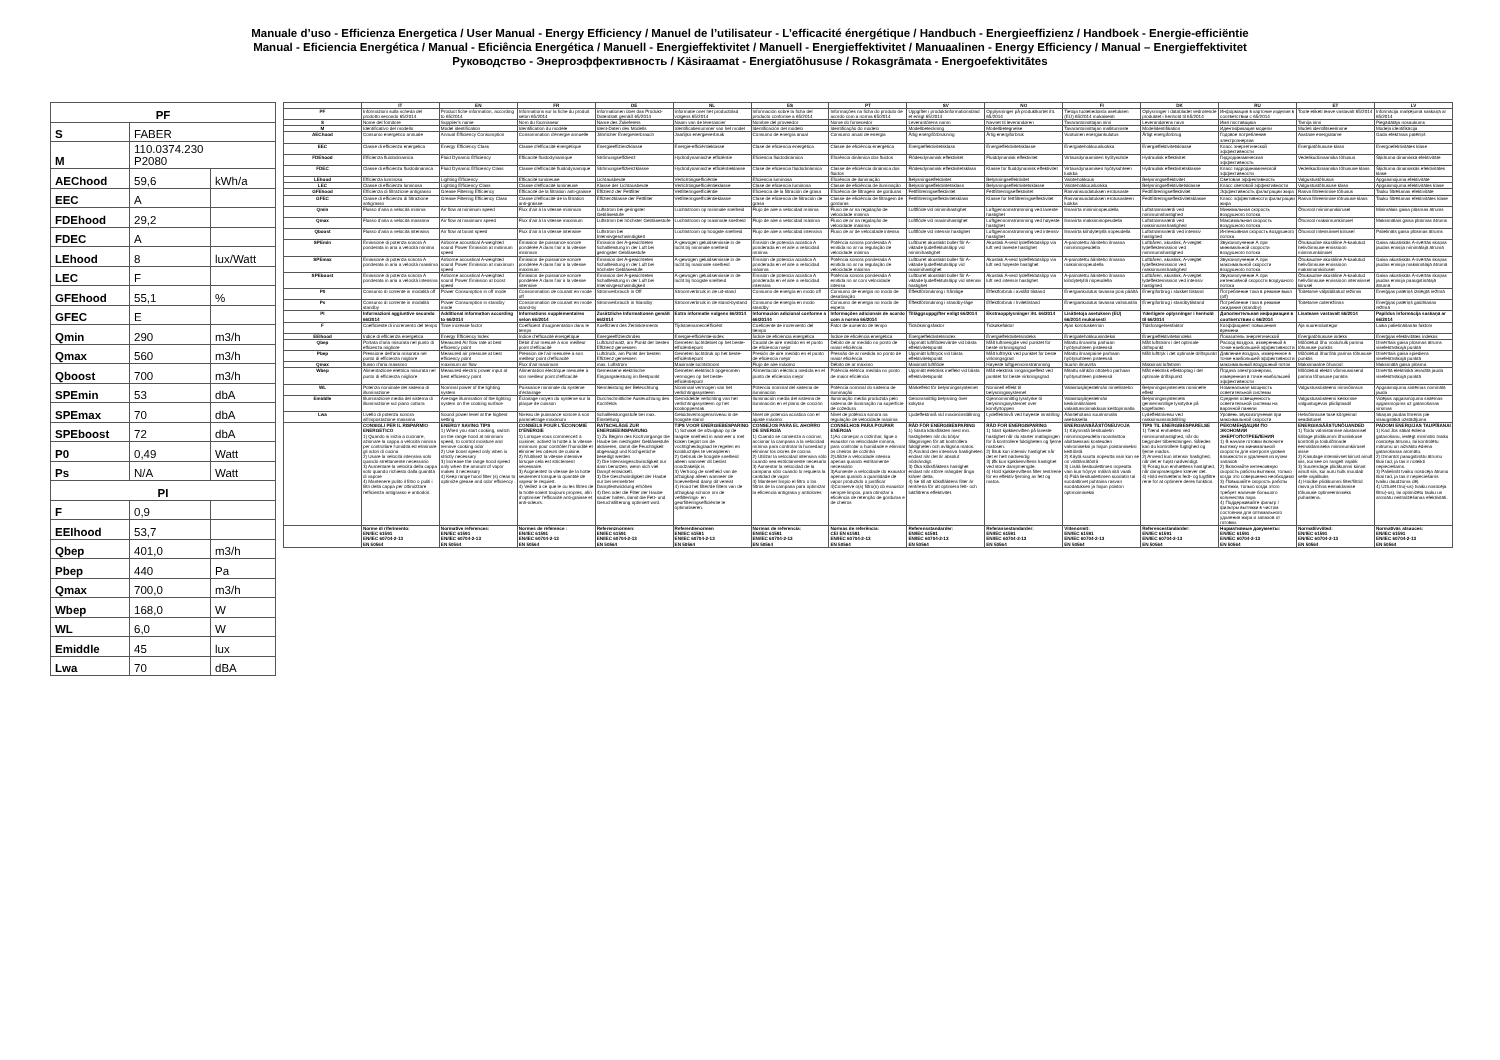Manuale d’uso - Efficienza Energetica / User Manual - Energy Efficiency / Manuel de l’utilisateur - L’efficacité énergétique / Handbuch - Energieeffizienz / Handboek - Energie-efficiëntie
Manual - Eficiencia Energética / Manual - Eficiência Energética / Manuell - Energieffektivitet / Manuell - Energieffektivitet / Manuaalinen - Energy Efficiency / Manual – Energieffektivitet
Руководство - Энергоэффективность / Käsiraamat - Energiatõhususe / Rokasgrāmata - Energoefektivitātes
| PF | | |
| --- | --- | --- |
| S | FABER | |
| M | 110.0374.230 P2080 | |
| AEChood | 59,6 | kWh/a |
| EEC | A | |
| FDEhood | 29,2 | |
| FDEC | A | |
| LEhood | 8 | lux/Watt |
| LEC | F | |
| GFEhood | 55,1 | % |
| GFEC | E | |
| Qmin | 290 | m3/h |
| Qmax | 560 | m3/h |
| Qboost | 700 | m3/h |
| SPEmin | 53 | dbA |
| SPEmax | 70 | dbA |
| SPEboost | 72 | dbA |
| P0 | 0,49 | Watt |
| Ps | N/A | Watt |
| PI | | |
| F | 0,9 | |
| EEIhood | 53,7 | |
| Qbep | 401,0 | m3/h |
| Pbep | 440 | Pa |
| Qmax | 700,0 | m3/h |
| Wbep | 168,0 | W |
| WL | 6,0 | W |
| Emiddle | 45 | lux |
| Lwa | 70 | dBA |
| | IT | EN | FR | DE | NL | ES | PT | SV | NO | FI | DK | RU | ET | LV |
| --- | --- | --- | --- | --- | --- | --- | --- | --- | --- | --- | --- | --- | --- | --- |
| PF | Informazioni sulla scheda del prodotto secondo 65/2014 | Product fiche information, according to 65/2014 | Informations sur la fiche du produit selon 65/2014 | Informationen über das Produkt-Datenblatt gemäß 65/2014 | Informatie over het productblad volgens 65/2014 | Información sobre la ficha del producto conforme a 65/2014 | Informações na ficha do produto de acordo com a norma 65/2014 | Uppgifter i produktinformationsblad et enligt 65/2014 | Opplysninger på produktkortet iht. 65/2014 | Tietoja tuotetiedoista asetuksen (EU) 65/2014 mukaisesti | Oplysninger i databladet vedrørende produktet i henhold til 65/2014 | Информация в карточке изделия в соответствии с 65/2014 | Toote etiketi teave vastavalt 65/2014 | Informācija marķējumā saskaņā ar 65/2014 |
| S | Nome del fornitore | Supplier's name | Nom du fournisseur | Name des Zulieferers | Naam van de leverancier | Nombre del proveedor | Nome do fornecedor | Leverantörens namn | Navnet til leverandøren | Tavarantoimittajan nimi | Leverandørens navn | Имя поставщика | Tarnija nimi | Piegādātāja nosaukums |
| M | Identificativo del modello | Model identification | Identification du modèle | Ident-Daten des Modells | Identificatienummer van het model | Identificación del modelo | Identificação do modelo | Modellbeteckning | Modellbetegnelse | Tavarantoimittajan mallitunniste | Modelidentifikation | Идентификация модели | Mudeli identifitseerimine | Modeļa identifikācija |
| AEChood | Consumo energetico annuale | Annual Efficiency Consumption | Consommation d'énergie annuelle | Jährlicher Energieverbrauch | Jaarlijks energieverbruik | Consumo de energía anual | Consumo anual de energia | Årlig energiförbrukning | Årlig energiforbruk | Vuotuinen energiankulutus | Årligt energiforbrug | Годовое потребление электроэнергии | Aastane energiatarve | Gada efektīvais patēriņš |
| EEC | Classe di efficienza energetica | Energy Efficiency Class | Classe d'efficacité énergétique | Energieeffizienzklasse | Energie-efficiëntieklasse | Clase de eficiencia energética | Classe de eficiência energética | Energieffektivitetsklass | Energieffektivitetsklasse | Energiatehokkuusluokka | Energieffektivitetsklasse | Класс энергетической эффективности | Energiatõhususe klass | Energoefektivitātes klase |
| FDEhood | Efficienza fluidodinamica | Fluid Dynamic Efficiency | Efficacité fluidodynamique | Strömungseffizienz | Hydrodynamische efficiëntie | Eficiencia fluidodinámica | Eficiência dinâmica dos fluidos | Flödesdynamisk effektivitet | Fluiddynamisk effektivitet | Virtausdynaaminen hyötysuhde | Hydraulisk effektivitet | Гидродинамическая эффективность | Vedelikudünaamika tõhusus | Šķidruma dinamiskā efektivitāte |
| FDEC | Classe di efficienza fluidodinamica | Fluid Dynamic Efficiency Class | Classe d'efficacité fluidodynamique | Strömungseffizienzklasse | Hydrodynamische efficiëntieklasse | Clase de eficiencia fluidodinámica | Classe de eficiência dinâmica dos fluidos | Flödesdynamisk effektivitetsklass | Klasse for fluiddynamisk effektivitet | Virtausdynaamisen hyötysuhteen luokka | Hydraulisk effektivitetsklasse | Класс гидродинамической эффективности | Vedelikudünaamika tõhususe klass | Šķidruma dinamiskās efektivitātes klase |
| LEhood | Efficienza luminosa | Lighting Efficiency | Efficacité lumineuse | Lichtausbeute | Verlichtingsefficiëntie | Eficiencia luminosa | Eficiência de iluminação | Belysningseffektivitet | Belysningseffektivitet | Valotehokkuus | Belysningseffektivitet | Световая эффективность | Valgustustõhusus | Apgaismojuma efektivitāte |
| LEC | Classe di efficienza luminosa | Lighting Efficiency Class | Classe d'efficacité lumineuse | Klasse der Lichtausbeute | Verlichtingsefficiëntieklasse | Clase de eficiencia luminosa | Classe de eficiência de iluminação | Belysningseffektivitetsklass | Belysningseffektivitetsklasse | Valotehokkuusluokka | Belysningseffektivitetsklasse | Класс световой эффективности | Valgustustõhususe klass | Apgaismojuma efektivitātes klase |
| GFEhood | Efficienza di filtrazione antigrasso | Grease Filtering Efficiency | Efficacité de la filtration anti-graisse | Effizienz der Fettfilter | Vetfilteringsefficiëntie | Eficiencia de la filtración de grasa | Eficiência de filtragem de gorduras | Fettfiltreringseffektivitet | Fettfiltreringseffektivitet | Rasvansuodatuksen erotusaste | Fedtfiltreringseffektivitet | Эффективность фильтрации жира | Rasva filtreerimise tõhusus | Tauku filtrēšanas efektivitāte |
| GFEC | Classe di efficienza di filtrazione antigrasso | Grease Filtering Efficiency Class | Classe d'efficacité de la filtration anti-graisse | Effizienzklasse der Fettfilter | Vetfilteringsefficiëntieklasse | Clase de eficiencia de filtración de grasa | Classe de eficiência de filtragem de gorduras | Fettfiltreringseffektivitetsklass | Klasse for fettfiltreringseffektivitet | Rasvansuodatuksen erotusasteen luokka | Fedtfiltreringseffektivitetsklasse | Класс эффективности фильтрации жира | Rasva filtreerimise tõhususe klass | Tauku filtrēšanas efektivitātes klase |
| Qmin | Flusso d'aria a velocità minima | Air flow at minimum speed | Flux d'air à la vitesse minimum | Luftstrom bei geringster Gebläsestufe | Luchtstroom op minimale snelheid | Flujo de aire a velocidad mínima | Fluxo de ar na regulação de velocidade mínima | Luftflöde vid minimihastighet | Luftgjennomstrømming ved laveste hastighet | Ilmavirta miniminopeudella | Luftstrømsværdi ved minimumshastighed | Минимальная скорость воздушного потока | Õhuvool miinimumkiirusel | Minimālais gaisa plūsmas ātrums |
| Qmax | Flusso d'aria a velocità massima | Air flow at maximum speed | Flux d'air à la vitesse maximum | Luftstrom bei höchster Gebläsestufe | Luchtstroom op maximale snelheid | Flujo de aire a velocidad máxima | Fluxo de ar na regulação de velocidade máxima | Luftflöde vid maximihastighet | Luftgjennomstrømming ved høyeste hastighet | Ilmavirta maksiminopeudella | Luftstrømsværdi ved maksimumshastighed | Максимальная скорость воздушного потока | Õhuvool maksimumkiirusel | Maksimālais gaisa plūsmas ātrums |
| Qboost | Flusso d'aria a velocità intensiva | Air flow at boost speed | Flux d'air à la vitesse intensive | Luftstrom bei Intensivgeschwindigkeit | Luchtstroom op hoogste snelheid | Flujo de aire a velocidad intensiva | Fluxo de ar de velocidade intensa | Luftflöde vid intensiv hastighet | Luftgjennomstrømming ved intensiv hastighet | Ilmavirta kiihdytetyllä nopeudella | Luftstrømsværdi ved intensiv hastighed | Интенсивная скорость воздушного потока | Õhuvool intensiivsel kiirusel | Palielināts gaisa plūsmas ātrums |
| SPEmin | Emissione di potenza sonora A ponderata in aria a velocità minima | Airborne acoustical A-weighted sound Power Emission at minimum speed | Émission de puissance sonore pondérée A dans l'air à la vitesse minimum | Emission der A-gewichteten Schallleistung in der Luft bei geringster Gebläsestufe | A-gewogen geluidsemissie in de lucht bij minimale snelheid | Emisión de potencia acústica A ponderada en el aire a velocidad mínima | Potência sonora ponderada A emitida no ar na regulação de velocidade mínima | Luftburet akustiskt buller för A-viktade ljudeffektutsläpp vid minimihastighet | Akustisk A-veid lydeffektutslipp via luft ved laveste hastighet | A-painotettu ääniteho ilmassa miniminopeudella | Luftbåren, akustisk, A-vægtet lydeffektemission ved minimumshastighed | Звукоизлучение А при минимальной скорости воздушного потока | Õhukaudne akustiline A-kaalutud helivõimsuse emissioon miinimumkiirusel | Gaisa akustiskās A-svērtās skaņas jaudas emisija minimālajā ātrumā |
| SPEmax | Emissione di potenza sonora A ponderata in aria a velocità massima | Airborne acoustical A-weighted sound Power Emission at maximum speed | Émission de puissance sonore pondérée A dans l'air à la vitesse maximum | Emission der A-gewichteten Schallleistung in der Luft bei höchster Gebläsestufe | A-gewogen geluidsemissie in de lucht bij maximale snelheid | Emisión de potencia acústica A ponderada en el aire a velocidad máxima | Potência sonora ponderada A emitida no ar na regulação de velocidade máxima | Luftburet akustiskt buller för A-viktade ljudeffektutsläpp vid maximihastighet | Akustisk A-veid lydeffektutslipp via luft ved høyeste hastighet | A-painotettu ääniteho ilmassa maksiminopeudella | Luftbåren, akustisk, A-vægtet lydeffektemission ved maksimumshastighed | Звукоизлучение А при максимальной скорости воздушного потока | Õhukaudne akustiline A-kaalutud helivõimsuse emissioon maksimumkiirusel | Gaisa akustiskās A-svērtās skaņas jaudas emisija maksimālajā ātrumā |
| SPEboost | Emissione di potenza sonora A ponderata in aria a velocità intensiva | Airborne acoustical A-weighted sound Power Emission at boost speed | Émission de puissance sonore pondérée A dans l'air à la vitesse intensive | Emission der A-gewichteten Schallleistung in der Luft bei Intensivgeschwindigkeit | A-gewogen geluidsemissie in de lucht bij hoogste snelheid | Emisión de potencia acústica A ponderada en el aire a velocidad intensiva | Potência sonora ponderada A emitida no ar com velocidade intensa | Luftburet akustiskt buller för A-viktade ljudeffektutsläpp vid intensiv hastighet | Akustisk A-veid lydeffektutslipp via luft ved intensiv hastighet | A-painotettu ääniteho ilmassa kiihdytetyllä nopeudella | Luftbåren, akustisk, A-vægtet lydeffektemission ved intensiv hastighed | Звукоизлучение А при интенсивной скорости воздушного потока | Õhukaudne akustiline A-kaalutud helivõimsuse emissioon intensiivsel kiirusel | Gaisa akustiskās A-svērtās skaņas jaudas emisija paaugstinātajā ātrumā |
| P0 | Consumo di corrente in modalità off | Power Consumption in off mode | Consommation de courant en mode off | Stromverbrauch in Off | Stroomverbruik in de uit-stand | Consumo de energía en modo off | Consumo de energia no modo de desativação | Effektförbrukning i frånläge | Effektforbruk i avslått tilstand | Energiankulutus tavassa pois päältä | Energiforbrug i slukket tilstand | Потребление тока в режиме выкл (off) | Toitetarve väljalülitatud režiimis | Enerģijas patēriņš izslēgtā režīmā |
| Ps | Consumo di corrente in modalità standby | Power Consumption in standby mode | Consommation de courant en mode stand-by | Stromverbrauch in Standby | Stroomverbruik in de stand-bystand | Consumo de energía en modo standby | Consumo de energia no modo de espera | Effektförbrukning i standby-läge | Effektforbruk i hviletilstand | Energiankulutus tavassa valmiustila | Energiforbrug i standbytilstand | Потребление тока в режиме ожидания (standby) | Toitetarve ooterežiimis | Enerģijas patēriņš gaidīšanas režīmā |
| PI | Informazioni aggiuntive secondo 66/2014 | Additional information according to 66/2014 | Informations supplémentaires selon 66/2014 | Zusätzliche Informationen gemäß 66/2014 | Extra informatie volgens 66/2014 | Información adicional conforme a 66/20144 | Informações adicionais de acordo com a norma 66/2014 | Tilläggsuppgifter enligt 66/2014 | Ekstraopplysninger iht. 66/2014 | Lisätietoja asetuksen (EU) 66/2014 mukaisesti | Yderligere oplysninger i henhold til 66/2014 | Дополнительная информация в соответствии с 66/2014 | Lisateave vastavalt 66/2014 | Papildus informācija saskaņā ar 66/2014 |
| F | Coefficiente di incremento del tempo | Time increase factor | Coefficient d'augmentation dans le temps | Koeffizient des Zeitinkrements | Tijdstoenamecoëfficiënt | Coeficiente de incremento del tiempo | Fator de aumento de tempo | Tidsökningsfaktor | Tidsøkefaktor | Ajan korotuskerroin | Tidsforøgelsesfaktor | Коэффициент повышения времени | Aja suurendustegur | Laika palielināšanās faktors |
| EEIhood | Indice di efficienza energetica | Energy Efficiency Index | Indice d'efficacité énergétique | Energieeffizienzindex | Energie-efficiëntie-index | Índice de eficiencia energética | Índice de eficiência energética | Energieffektivitetsindex | Energieffektivitetsindeks | Energiatehokkuusindeksi | Energieffektivitetsindeks | Показатель энергетической | Energiatõhususe indeks | Enerģijas efektivitātes indekss |
| Qbep | Portata d'aria misurata nel punto di efficienza migliore | Measured Air flow rate at best efficiency point | Débit d'air mesuré à son meilleur point d'efficacité | Luftdurchsatz, am Punkt der besten Effizienz gemessen | Gemeten luchtdebiet op het beste-efficiëntiepunt | Caudal de aire medido en el punto de eficiencia mejor | Débito de ar medido no ponto de maior eficiência | Uppmätt luftflödesvärde vid bästa effektivitetspunkt | Målt luftmengde ved punktet for beste virkningsgrad | Mitattu ilmavirta parhaan hyötysuhteen pisteessä | Målt luftstrøm i det optimale driftspunkt | Расход воздуха, измеренный в точке наибольшей эффективности | Mõõdetud õhu vooluhulk parima tõhususe punktis | Izmērītais gaisa plūsmas ātrums visefektīvākajā punktā |
| Pbep | Pressione dell'aria misurata nel punto di efficienza migliore | Measured air pressure at best efficiency point | Pression de l'air mesurée à son meilleur point d'efficacité | Luftdruck, am Punkt der besten Effizienz gemessen | Gemeten luchtdruk op het beste-efficiëntiepunt | Presión de aire medido en el punto de eficiencia mejor | Pressão de ar medida no ponto de maior eficiência | Uppmätt lufttryck vid bästa effektivitetspunkt | Målt lufttrykk ved punktet for beste virkningsgrad | Mitattu ilmanpaine parhaan hyötysuhteen pisteessä | Målt lufttryk i det optimale driftspunkt | Давление воздуха, измеренное в точке наибольшей эффективности | Mõõdetud õhurõhk parima tõhususe punktis | Izmērītais gaisa spiediens visefektīvākajā punktā |
| Qmax | flusso d'aria massimo | maximum air flow | Flux d'air maximum | max. Luftstrom | Maximale luchtstroom | Flujo de aire máximo | Débito de ar máximo | Maximalt luftflöde | Høyeste luftgjennomstrømming | Suurin ilmavirta | Maksimal luftstrøm | максимальный воздушный поток | Maksimaalne õhuvool | Maksimālā gaisa plūsma |
| Wbep | Alimentazione elettrica misurata nel punto di efficienza migliore | Measured electric power input at best efficiency point | Alimentation électrique mesurée à son meilleur point d'efficacité | Gemessene elektrische Eingangsleistung im Bestpunkt | Gemeten elektrisch opgenomen vermogen op het beste-efficiëntiepunt | Alimentación eléctrica medida en el punto de eficiencia mejor | Potência elétrica medida no ponto de maior eficiência | Uppmätt elektrisk ineffekt vid bästa effektivitetspunkt | Målt elektrisk inngangseffekt ved punktet for beste virkningsgrad | Mitattu sähkön ottoteho parhaan hyötysuhteen pisteessä | Målt elektrisk effektoptag i det optimale driftspunkt | Подача электроэнергии, измеренная в точке наибольшей эффективности | Mõõdetud elektri võimsussisend parima tõhususe punktis | Izmērītā elektriskā ievadītā jauda visefektīvākajā punktā |
| WL | Potenza nominale del sistema di illuminazione | Nominal power of the lighting system | Puissance nominale du système d'éclairage | Nennleistung der Beleuchtung | Nominaal vermogen van het verlichtingssysteem | Potencia nominal del sistema de iluminación | Potência nominal do sistema de iluminação | Märkeffekt för belysningssystemet | Nominell effekt til belysningssystemet | Valaistusjärjestelmän nimellisteho | Belysningssystemets nominelle effekt | Номинальная мощность осветительной системы | Valgustussüsteemi nimivõimsus | Apgaismojuma sistēmas nominālā jauda |
| Emiddle | Illuminazione media del sistema di illuminazione sul piano cottura | Average illumination of the lighting system on the cooking surface | Éclairage moyen du système sur la plaque de cuisson | Durchschnittliche Ausleuchtung des Kochfelds | Gemiddelde verlichting van het verlichtingssysteem op het kookoppervlak | Iluminación media del sistema de iluminación en el plano de cocción | Iluminação média produzida pelo sistema de iluminação na superfície de cozedura | Genomsnittlig belysning över kokytan | Gjennomsnittlig lysstyrke til belysningssystemet over komfyrtoppen | Valaistusjärjestelmän keskimääräinen valaistusvoimakkuus keittopinnalla | Belysningssystemets gennemsnitlige lysstyrke på kogefladen | Средняя освещенность осветительной системы на варочной панели | Valgustussüsteemi keskmine valgustugevus pliidiplaadil | Vidējais apgaismojuma sistēmas apgaismojums uz gatavošanas virsmas |
| Lwa | Livello di potenza sonora all'impostazione massima | Sound power level at the highest setting | Niveau de puissance sonore à son paramétrage maximum | Schallleistungsstufe bei max. Einstellung | Geluidsvermogensniveau in de hoogste stand | Nivel de potencia acústica con el ajuste máximo | Nível de potência sonora na regulação de velocidade máxima | Ljudeffektnivå vid maximiinställning | Lydeffektnivå ved høyeste innstilling | Äänitehotaso suurimmalla asetuksella | Lydeffektniveau ved maksimumsindstilling | Уровень звукоизлучения при максимальной скорости | Helivõimsuse tase kõrgeimal seadistusel | Skaņas jaudas līmenis pie visaugstākā uzstādījuma |
| | CONSIGLI PER IL RISPARMIO ENERGETICO 1) Quando si inizia a cucinare, azionare la cappa a velocità minima per controllare l'umidità ed eliminare gli odori di cucina 2) Usare la velocità intensiva solo quando strettamente necessario 3) Aumentare la velocità della cappa solo quando richiesto dalla quantità di vapore 4) Mantenere pulito il filtro o puliti i filtri della cappa per ottimizzare l'efficienza antigrasso e antiodori. | ENERGY SAVING TIPS 1) When you start cooking, switch on the range hood at minimum speed, to control moisture and remove cooking odor 2) Use boost speed only when is strictly necessary 3) Increase the range hood speed only when the amount of vapor makes it necessary 4) Keep range hood filter (s) clean to optimize grease and odor efficiency . | CONSEILS POUR L'ÉCONOMIE D'ÉNERGIE 1) Lorsque vous commencez à cuisiner, activez la hotte à la vitesse minimum pour contrôler l'humidité et éliminer les odeurs de cuisine. 2) N'utilisez la vitesse intensive lorsque cela est strictement nécessaire. 3) Augmentez la vitesse de la hotte seulement lorsque la quantité de vapeur le requiert. 4) Veillez à ce que le ou les filtres de la hotte soient toujours propres, afin d'optimiser l'efficacité anti-graisse et anti-odeurs. | RATSCHLÄGE ZUR ENERGIEEINSPARUNG 1) Zu Beginn des Kochvorgangs die Haube bei niedrigster Gebläsestufe aktivieren, damit die Feuchtigkeit abgesaugt und Kochgerüche beseitigt werden 2) Die Intensivgeschwindigkeit nur dann benutzen, wenn sich viel Dampf entwickelt. 3) Die Geschwindigkeit der Haube nur bei vermehrter Dampfentwicklung erhöhen 4) Den oder die Filter der Haube sauber halten, damit die Fett- und Geruchsfilterung optimiert wird. | TIPS VOOR ENERGIEBESPARING 1) Schakel de afzuigkap op de laagste snelheid in wanneer u met koken begint om de vochtigheidsgraad te regelen en kookluchtjes te verwijderen 2) Gebruik de hoogste snelheid alleen wanneer dit beslist noodzakelijk is 3) Verhoog de snelheid van de afzuigkap alleen wanneer de hoeveelheid damp dit vereist 4) Houd het filter/de filters van de afzuigkap schoon om de vetfilterings- en geurfilteringsefficiëntie te optimaliseren. | CONSEJOS PARA EL AHORRO DE ENERGÍA 1) Cuando se comienza a cocinar, accionar la campana a la velocidad mínima para controlar la humedad y eliminar los olores de cocina 2) Utilizar la velocidad intensiva sólo cuando sea estrictamente necesario 3) Aumentar la velocidad de la campana sólo cuando lo requiera la cantidad de vapor 4) Mantener limpio el filtro o los filtros de la campana para optimizar la eficiencia antigrasa y antiolores | CONSELHOS PARA POUPAR ENERGIA 1)Ao começar a cozinhar, ligue o exaustor na velocidade mínima, para controlar a humidade e eliminar os cheiros de cozinha 2)Utilize a velocidade intensa apenas quando estritamente necessário 3)Aumente a velocidade do exaustor apenas quando a quantidade de vapor produzido o justificar 4)Conserve o(s) filtro(s) do exaustor sempre limpos, para otimizar a eficiência de retenção de gorduras e de cheiros | RÅD FÖR ENERGIBESPARING 1) Starta köksfläkten med min. hastigheten när du börjar tillagningen för att kontrollera fuktigheten och avlägsna matos. 2) Använd den intensiva hastigheten endast när det är absolut nödvändigt. 3) Öka köksfläktens hastighet endast när större mängder ånga kräver detta. 4) Se till att köksfläktens filter är rent/rena för att optimera fett- och luktfiltrens effektivitet. | RÅD FOR ENERGISPARING 1) Start kjøkkenviften på laveste hastighet når du starter matlagingen for å kontrollere fuktigheten og fjerne matosen. 2) Bruk kun intensiv hastighet når det er helt nødvendig 3) Øk kun kjøkkenviftens hastighet ved store dampmengde. 4) Hold kjøkkenviftens filter rent/rene for en effektiv fjerning av fett og matos. | ENERGIANSÄÄSTÖNEUVOJA 1) Käynnistä liesituuletin miniminopeudella ruoanlaittoa aloittaessasi kosteuden valvomiseksi ja hajun poistamiseksi keittiöstä 2) Käytä suurta nopeutta vain kun se on välttämätöntä 3) Lisää liesituulettimen nopeutta vain kun höyryn määrä sitä vaatii 4) Pidä liesituulettimen suodatin tai suodattimet puhtaina rasvan suodatuksen ja hajun poiston optimoimiseksi | TIPS TIL ENERGIBESPARELSE 1) Tænd emhætten ved minimumshastighed, når du begynder tilberedningen. Således kan du kontrollere fugtighed og fjerne mados. 2) Anvend kun intensiv hastighed, når det er højst nødvendigt. 3) Forøg kun emhættens hastighed, når dampmængden kræver det. 4) Hold emhættens fedt- og lugtfiltre rene for at optimere deres funktion. | РЕКОМЕНДАЦИИ ПО ЭКОНОМИИ ЭНЕРГОПОТРЕБЛЕНИЯ 1) В начале готовки включите вытяжку на минимальной скорости для контроля уровня влажности и удаления из кухни запахов 2) Включайте интенсивную скорость работы вытяжки, только когда это совершенно необходимо 3) Повышайте скорость работы вытяжки, только когда этого требует наличие большого количества пара 4) Поддерживайте фильтр / фильтры вытяжки в чистом состоянии для оптимального удаления жира и запахов от готовки. | ENERGIASÄÄSTUNÕUANDED 1) Toidu valmistamise alustamisel lülitage pliidikummi õhuniiskuse kontrolli ja toidulõhnade eemaldamiseks miinimumkiirusel sisse 2) Kasutage intensiivset kiirust ainult siis, kui see on rangelt vajalik 3) Suurendage pliidikummi kiirust ainult siis, kui auru hulk muudab selle vajalikuks 4) Hoidke pliidikummi filter/filtrid rasva ja lõhna eemaldamise tõhususe optimeerimiseks puhastena. | PADOMI ENERĢIJAS TAUPĪŠANAI 1) Kad Jūs sākat ēdiena gatavošanu, ieslēgt minimālo tvaiku nosūcēja ātrumu, lai kontrolētu mitrumu un aizvāktu ēdiena gatavošanas aromātu. 2) Izmantot paaugstinātu ātrumu tikai tad, ja tas ir noteikti nepieciešams. 3) Palielināt tvaiku nosūcēja ātrumu tikai tad, ja tas ir nepieciešams tvaiku daudzuma dēļ. 4) Uzturēt tīru(-us) tvaiku nosūcēja filtru(-us), lai optimizētu tauku un aromātu neitralizēšanas efektivitāti. |
| | Norme di riferimento: EN/IEC 61591 EN/IEC 60704-2-13 EN 50564 | Normative references: EN/IEC 61591 EN/IEC 60704-2-13 EN 50564 | Normes de référence : EN/IEC 61591 EN/IEC 60704-2-13 EN 50564 | Referenznormen: EN/IEC 61591 EN/IEC 60704-2-13 EN 50564 | Referentienormen EN/IEC 61591 EN/IEC 60704-2-13 EN 50564 | Normas de referencia: EN/IEC 61591 EN/IEC 60704-2-13 EN 50564 | Normas de referência: CEI EN 61591 EN/IEC 60704-2-13 EN 50564 | Referensstandarder: EN/IEC 61591 EN/IEC 60704-2-13 EN 50564 | Referansestandarder: EN/IEC 61591 EN/IEC 60704-2-13 EN 50564 | Viitenormit: EN/IEC 61591 EN/IEC 60704-2-13 EN 50564 | Referencestandarder: EN/IEC 61591 EN/IEC 60704-2-13 EN 50564 | Нормативные документы: EN/IEC 61591 EN/IEC 60704-2-13 EN 50564 | Normatiivviited: EN/IEC 61591 EN/IEC 60704-2-13 EN 50564 | Normatīvās atsauces: EN/IEC 61591 EN/IEC 60704-2-13 EN 50564 |